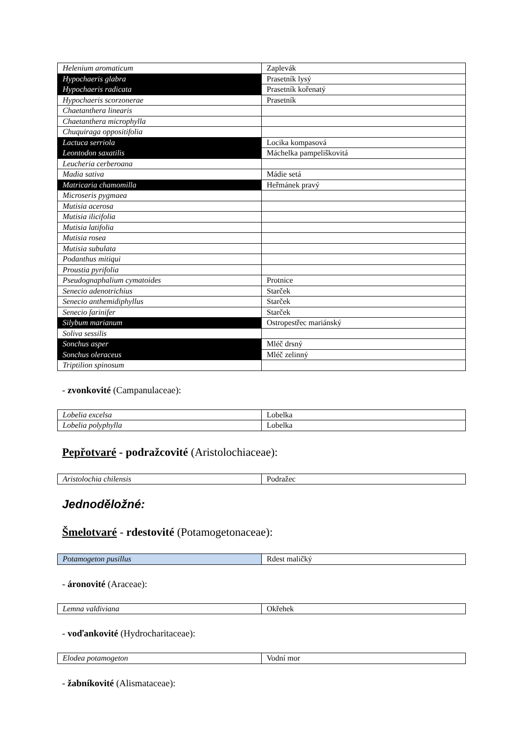| Helenium aromaticum | Zaplevák |
| Hypochaeris glabra | Prasetník lysý |
| Hypochaeris radicata | Prasetník kořenatý |
| Hypochaeris scorzonerae | Prasetník |
| Chaetanthera linearis | |
| Chaetanthera microphylla | |
| Chuquiraga oppositifolia | |
| Lactuca serriola | Locika kompasová |
| Leontodon saxatilis | Máchelka pampeliškovitá |
| Leucheria cerberoana | |
| Madia sativa | Mádie setá |
| Matricaria chamomilla | Heřmánek pravý |
| Microseris pygmaea | |
| Mutisia acerosa | |
| Mutisia ilicifolia | |
| Mutisia latifolia | |
| Mutisia rosea | |
| Mutisia subulata | |
| Podanthus mitiqui | |
| Proustia pyrifolia | |
| Pseudognaphalium cymatoides | Protnice |
| Senecio adenotrichius | Starček |
| Senecio anthemidiphyllus | Starček |
| Senecio farinifer | Starček |
| Silybum marianum | Ostropestřec mariánský |
| Soliva sessilis | |
| Sonchus asper | Mléč drsný |
| Sonchus oleraceus | Mléč zelinný |
| Triptilion spinosum | |
- zvonkovité (Campanulaceae):
| Lobelia excelsa | Lobelka |
| Lobelia polyphylla | Lobelka |
Pepřotvaré - podražcovité (Aristolochiaceae):
| Aristolochia chilensis | Podražec |
Jednoděložné:
Šmelotvaré - rdestovité (Potamogetonaceae):
| Potamogeton pusillus | Rdest maličký |
- áronovité (Araceae):
| Lemna valdiviana | Okřehek |
- voďankovité (Hydrocharitaceae):
| Elodea potamogeton | Vodní mor |
- žabníkovité (Alismataceae):